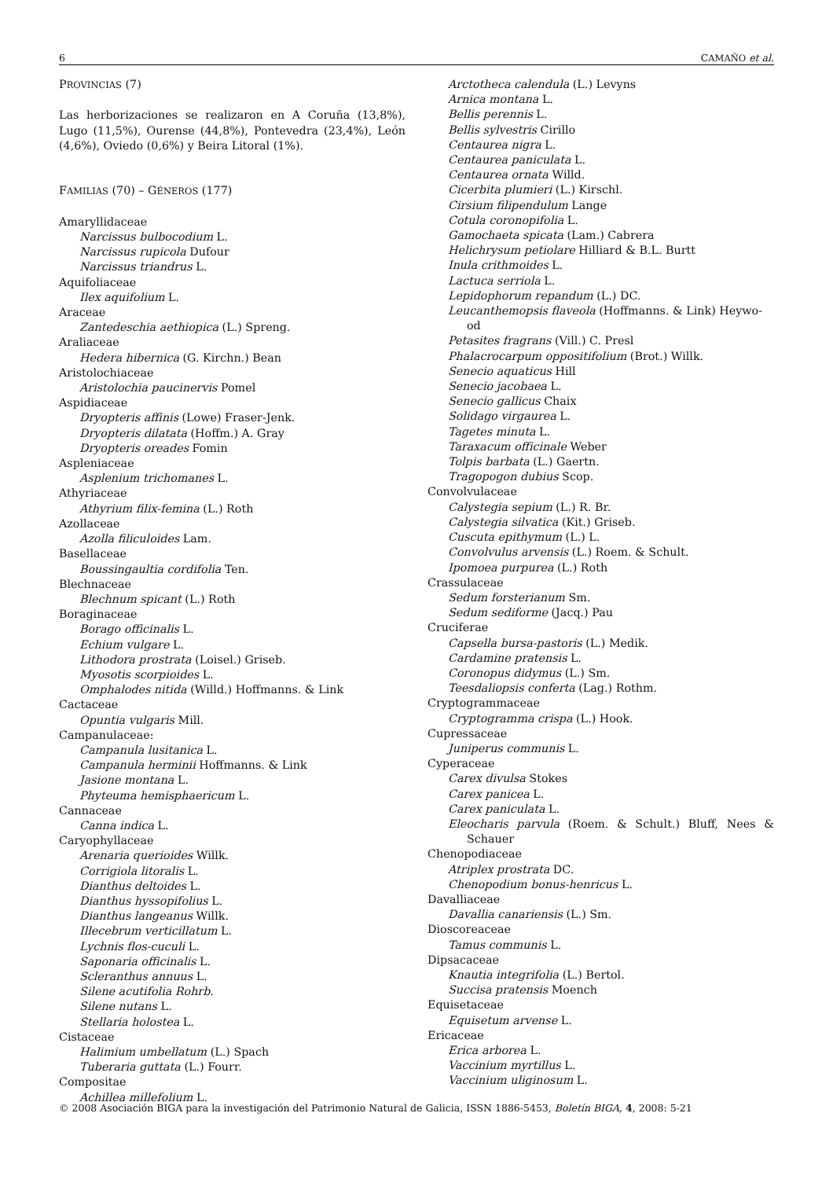6 CAMAÑO et al.
PROVINCIAS (7)
Las herborizaciones se realizaron en A Coruña (13,8%), Lugo (11,5%), Ourense (44,8%), Pontevedra (23,4%), León (4,6%), Oviedo (0,6%) y Beira Litoral (1%).
FAMILIAS (70) – GÉNEROS (177)
Amaryllidaceae
Narcissus bulbocodium L.
Narcissus rupicola Dufour
Narcissus triandrus L.
Aquifoliaceae
Ilex aquifolium L.
Araceae
Zantedeschia aethiopica (L.) Spreng.
Araliaceae
Hedera hibernica (G. Kirchn.) Bean
Aristolochiaceae
Aristolochia paucinervis Pomel
Aspidiaceae
Dryopteris affinis (Lowe) Fraser-Jenk.
Dryopteris dilatata (Hoffm.) A. Gray
Dryopteris oreades Fomin
Aspleniaceae
Asplenium trichomanes L.
Athyriaceae
Athyrium filix-femina (L.) Roth
Azollaceae
Azolla filiculoides Lam.
Basellaceae
Boussingaultia cordifolia Ten.
Blechnaceae
Blechnum spicant (L.) Roth
Boraginaceae
Borago officinalis L.
Echium vulgare L.
Lithodora prostrata (Loisel.) Griseb.
Myosotis scorpioides L.
Omphalodes nitida (Willd.) Hoffmanns. & Link
Cactaceae
Opuntia vulgaris Mill.
Campanulaceae:
Campanula lusitanica L.
Campanula herminii Hoffmanns. & Link
Jasione montana L.
Phyteuma hemisphaericum L.
Cannaceae
Canna indica L.
Caryophyllaceae
Arenaria querioides Willk.
Corrigiola litoralis L.
Dianthus deltoides L.
Dianthus hyssopifolius L.
Dianthus langeanus Willk.
Illecebrum verticillatum L.
Lychnis flos-cuculi L.
Saponaria officinalis L.
Scleranthus annuus L.
Silene acutifolia Rohrb.
Silene nutans L.
Stellaria holostea L.
Cistaceae
Halimium umbellatum (L.) Spach
Tuberaria guttata (L.) Fourr.
Compositae
Achillea millefolium L.
Arctotheca calendula (L.) Levyns
Arnica montana L.
Bellis perennis L.
Bellis sylvestris Cirillo
Centaurea nigra L.
Centaurea paniculata L.
Centaurea ornata Willd.
Cicerbita plumieri (L.) Kirschl.
Cirsium filipendulum Lange
Cotula coronopifolia L.
Gamochaeta spicata (Lam.) Cabrera
Helichrysum petiolare Hilliard & B.L. Burtt
Inula crithmoides L.
Lactuca serriola L.
Lepidophorum repandum (L.) DC.
Leucanthemopsis flaveola (Hoffmanns. & Link) Heywo-od
Petasites fragrans (Vill.) C. Presl
Phalacrocarpum oppositifolium (Brot.) Willk.
Senecio aquaticus Hill
Senecio jacobaea L.
Senecio gallicus Chaix
Solidago virgaurea L.
Tagetes minuta L.
Taraxacum officinale Weber
Tolpis barbata (L.) Gaertn.
Tragopogon dubius Scop.
Convolvulaceae
Calystegia sepium (L.) R. Br.
Calystegia silvatica (Kit.) Griseb.
Cuscuta epithymum (L.) L.
Convolvulus arvensis (L.) Roem. & Schult.
Ipomoea purpurea (L.) Roth
Crassulaceae
Sedum forsterianum Sm.
Sedum sediforme (Jacq.) Pau
Cruciferae
Capsella bursa-pastoris (L.) Medik.
Cardamine pratensis L.
Coronopus didymus (L.) Sm.
Teesdaliopsis conferta (Lag.) Rothm.
Cryptogrammaceae
Cryptogramma crispa (L.) Hook.
Cupressaceae
Juniperus communis L.
Cyperaceae
Carex divulsa Stokes
Carex panicea L.
Carex paniculata L.
Eleocharis parvula (Roem. & Schult.) Bluff, Nees & Schauer
Chenopodiaceae
Atriplex prostrata DC.
Chenopodium bonus-henricus L.
Davalliaceae
Davallia canariensis (L.) Sm.
Dioscoreaceae
Tamus communis L.
Dipsacaceae
Knautia integrifolia (L.) Bertol.
Succisa pratensis Moench
Equisetaceae
Equisetum arvense L.
Ericaceae
Erica arborea L.
Vaccinium myrtillus L.
Vaccinium uliginosum L.
© 2008 Asociación BIGA para la investigación del Patrimonio Natural de Galicia, ISSN 1886-5453, Boletín BIGA, 4, 2008: 5-21